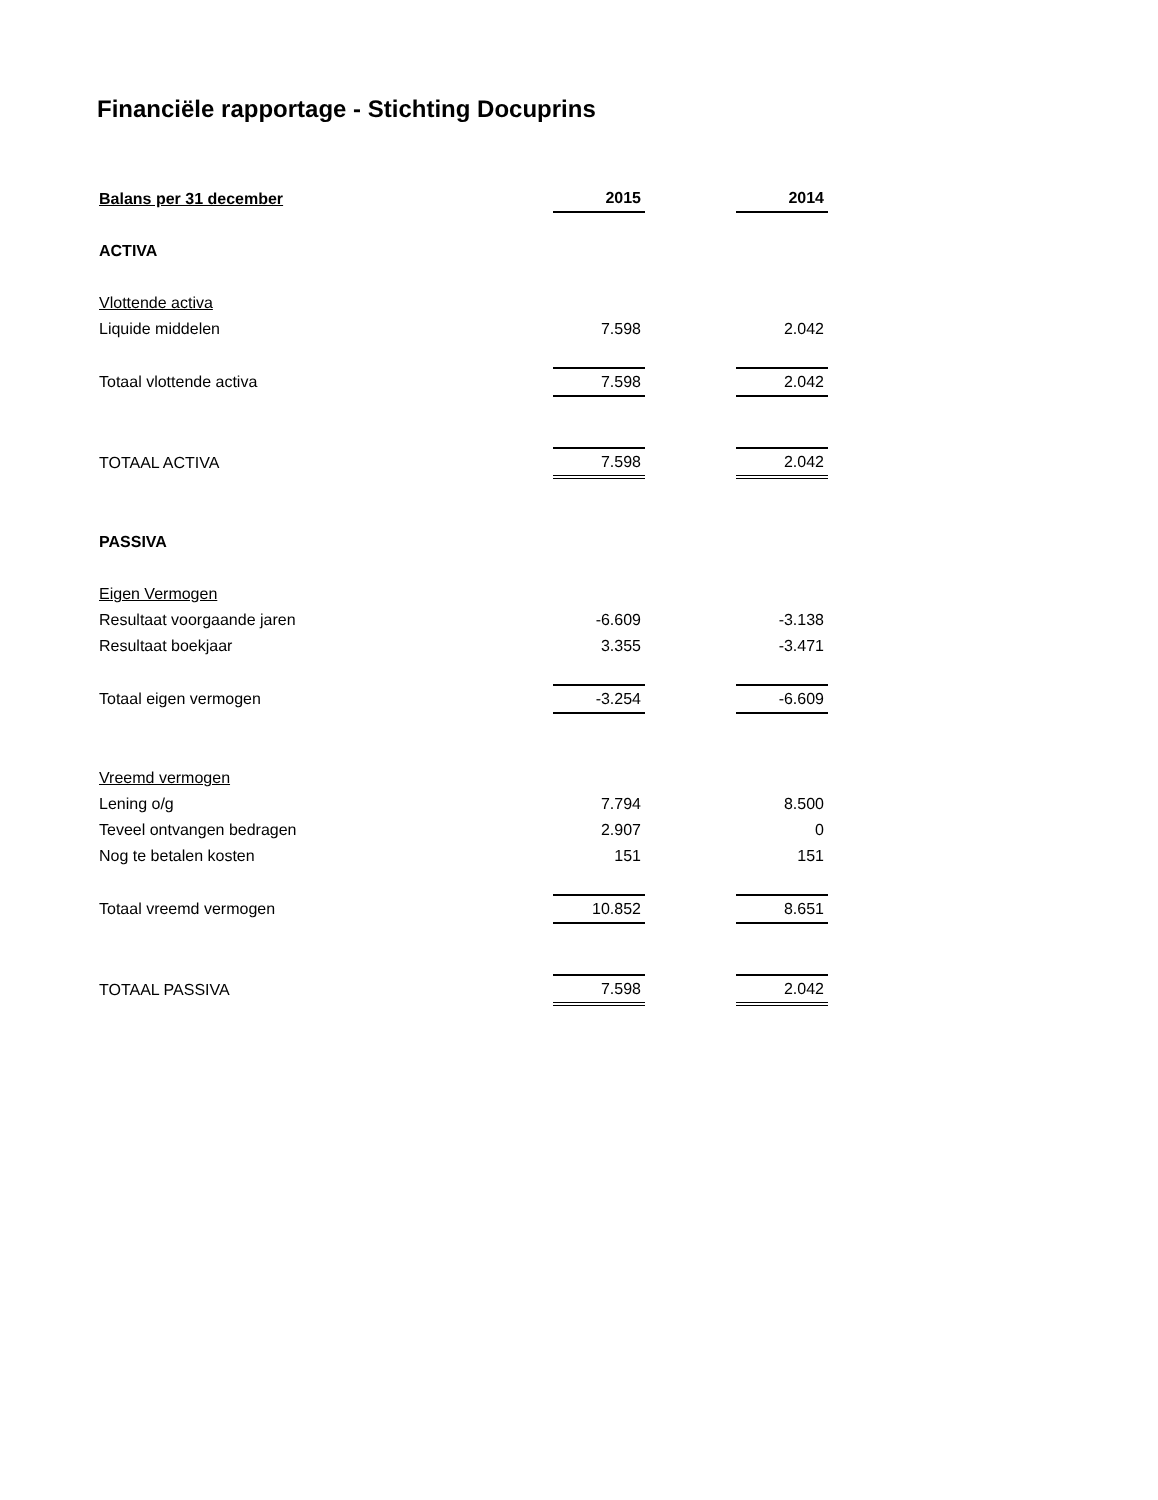Financiële rapportage - Stichting Docuprins
| Balans per 31 december | 2015 | | 2014 |
| ACTIVA | | | |
| Vlottende activa | | | |
| Liquide middelen | 7.598 | | 2.042 |
| Totaal vlottende activa | 7.598 | | 2.042 |
| TOTAAL ACTIVA | 7.598 | | 2.042 |
| PASSIVA | | | |
| Eigen Vermogen | | | |
| Resultaat voorgaande jaren | -6.609 | | -3.138 |
| Resultaat boekjaar | 3.355 | | -3.471 |
| Totaal eigen vermogen | -3.254 | | -6.609 |
| Vreemd vermogen | | | |
| Lening o/g | 7.794 | | 8.500 |
| Teveel ontvangen bedragen | 2.907 | | 0 |
| Nog te betalen kosten | 151 | | 151 |
| Totaal vreemd vermogen | 10.852 | | 8.651 |
| TOTAAL PASSIVA | 7.598 | | 2.042 |